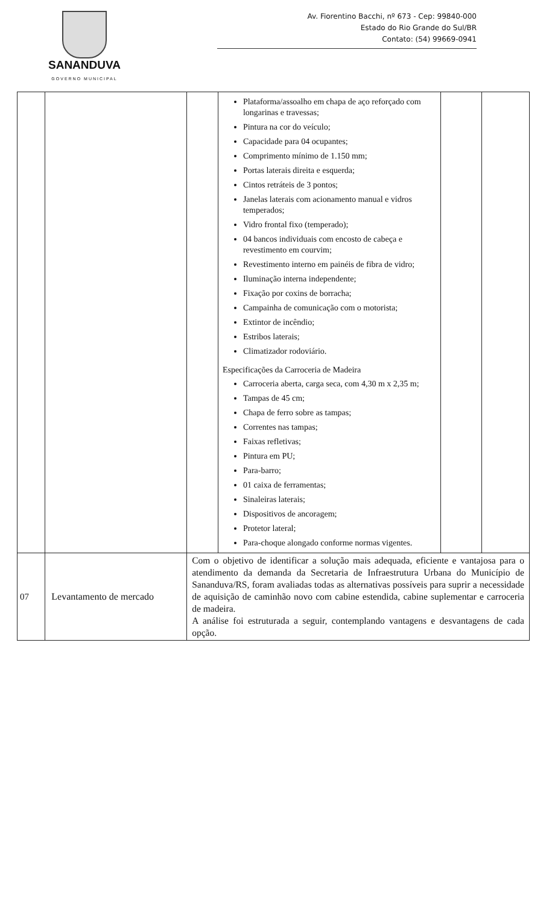SANANDUVA
GOVERNO MUNICIPAL
Av. Fiorentino Bacchi, nº 673 - Cep: 99840-000
Estado do Rio Grande do Sul/BR
Contato: (54) 99669-0941
| | | | Plataforma/assoalho em chapa de aço reforçado com longarinas e travessas; Pintura na cor do veículo; Capacidade para 04 ocupantes; Comprimento mínimo de 1.150 mm; Portas laterais direita e esquerda; Cintos retráteis de 3 pontos; Janelas laterais com acionamento manual e vidros temperados; Vidro frontal fixo (temperado); 04 bancos individuais com encosto de cabeça e revestimento em courvim; Revestimento interno em painéis de fibra de vidro; Iluminação interna independente; Fixação por coxins de borracha; Campainha de comunicação com o motorista; Extintor de incêndio; Estribos laterais; Climatizador rodoviário. Especificações da Carroceria de Madeira Carroceria aberta, carga seca, com 4,30 m x 2,35 m; Tampas de 45 cm; Chapa de ferro sobre as tampas; Correntes nas tampas; Faixas refletivas; Pintura em PU; Para-barro; 01 caixa de ferramentas; Sinaleiras laterais; Dispositivos de ancoragem; Protetor lateral; Para-choque alongado conforme normas vigentes. | | |
| 07 | Levantamento de mercado | Com o objetivo de identificar a solução mais adequada, eficiente e vantajosa para o atendimento da demanda da Secretaria de Infraestrutura Urbana do Município de Sananduva/RS, foram avaliadas todas as alternativas possíveis para suprir a necessidade de aquisição de caminhão novo com cabine estendida, cabine suplementar e carroceria de madeira. A análise foi estruturada a seguir, contemplando vantagens e desvantagens de cada opção. | | | |